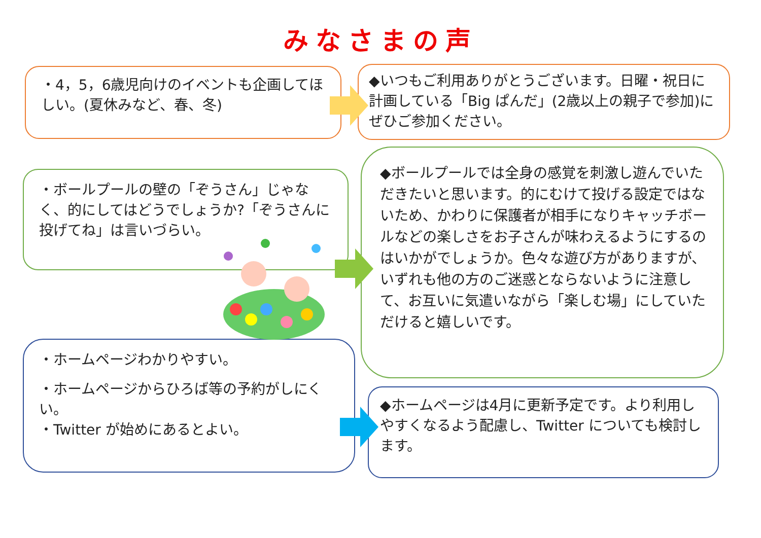みなさまの声
・4，5，6歳児向けのイベントも企画してほしい。(夏休みなど、春、冬)
◆いつもご利用ありがとうございます。日曜・祝日に計画している「Big ぱんだ」(2歳以上の親子で参加)にぜひご参加ください。
・ボールプールの壁の「ぞうさん」じゃなく、的にしてはどうでしょうか?「ぞうさんに投げてね」は言いづらい。
◆ボールプールでは全身の感覚を刺激し遊んでいただきたいと思います。的にむけて投げる設定ではないため、かわりに保護者が相手になりキャッチボールなどの楽しさをお子さんが味わえるようにするのはいかがでしょうか。色々な遊び方がありますが、いずれも他の方のご迷惑とならないように注意して、お互いに気遣いながら「楽しむ場」にしていただけると嬉しいです。
・ホームページわかりやすい。
・ホームページからひろば等の予約がしにくい。
・Twitter が始めにあるとよい。
◆ホームページは4月に更新予定です。より利用しやすくなるよう配慮し、Twitter についても検討します。